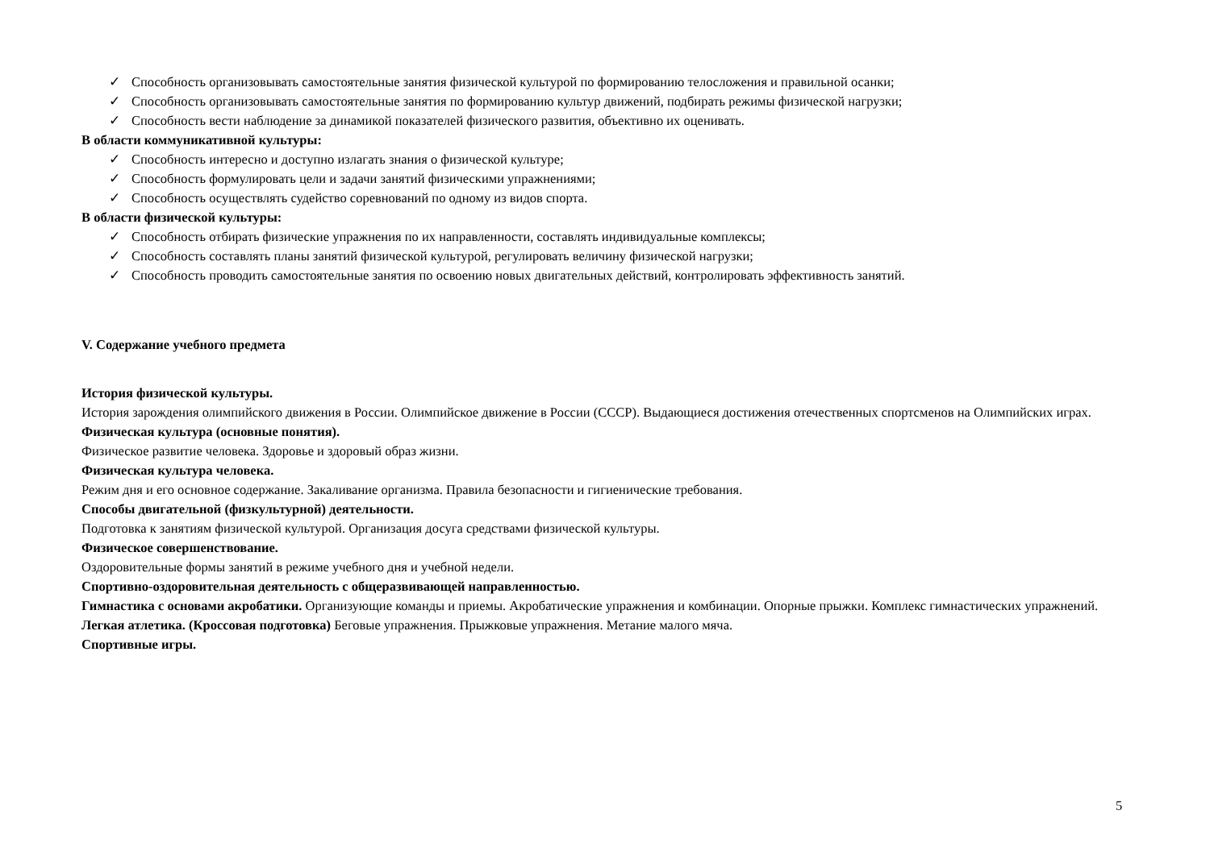✓ Способность организовывать самостоятельные занятия физической культурой по формированию телосложения и правильной осанки;
✓ Способность организовывать самостоятельные занятия по формированию культур движений, подбирать режимы физической нагрузки;
✓ Способность вести наблюдение за динамикой показателей физического развития, объективно их оценивать.
В области коммуникативной культуры:
✓ Способность интересно и доступно излагать знания о физической культуре;
✓ Способность формулировать цели и задачи занятий физическими упражнениями;
✓ Способность осуществлять судейство соревнований по одному из видов спорта.
В области физической культуры:
✓ Способность отбирать физические упражнения по их направленности, составлять индивидуальные комплексы;
✓ Способность составлять планы занятий физической культурой, регулировать величину физической нагрузки;
✓ Способность проводить самостоятельные занятия по освоению новых двигательных действий, контролировать эффективность занятий.
V. Содержание учебного предмета
История физической культуры.
История зарождения олимпийского движения в России. Олимпийское движение в России (СССР). Выдающиеся достижения отечественных спортсменов на Олимпийских играх.
Физическая культура (основные понятия).
Физическое развитие человека. Здоровье и здоровый образ жизни.
Физическая культура человека.
Режим дня и его основное содержание. Закаливание организма. Правила безопасности и гигиенические требования.
Способы двигательной (физкультурной) деятельности.
Подготовка к занятиям физической культурой. Организация досуга средствами физической культуры.
Физическое совершенствование.
Оздоровительные формы занятий в режиме учебного дня и учебной недели.
Спортивно-оздоровительная деятельность с общеразвивающей направленностью.
Гимнастика с основами акробатики. Организующие команды и приемы. Акробатические упражнения и комбинации. Опорные прыжки. Комплекс гимнастических упражнений.
Легкая атлетика. (Кроссовая подготовка) Беговые упражнения. Прыжковые упражнения. Метание малого мяча.
Спортивные игры.
5